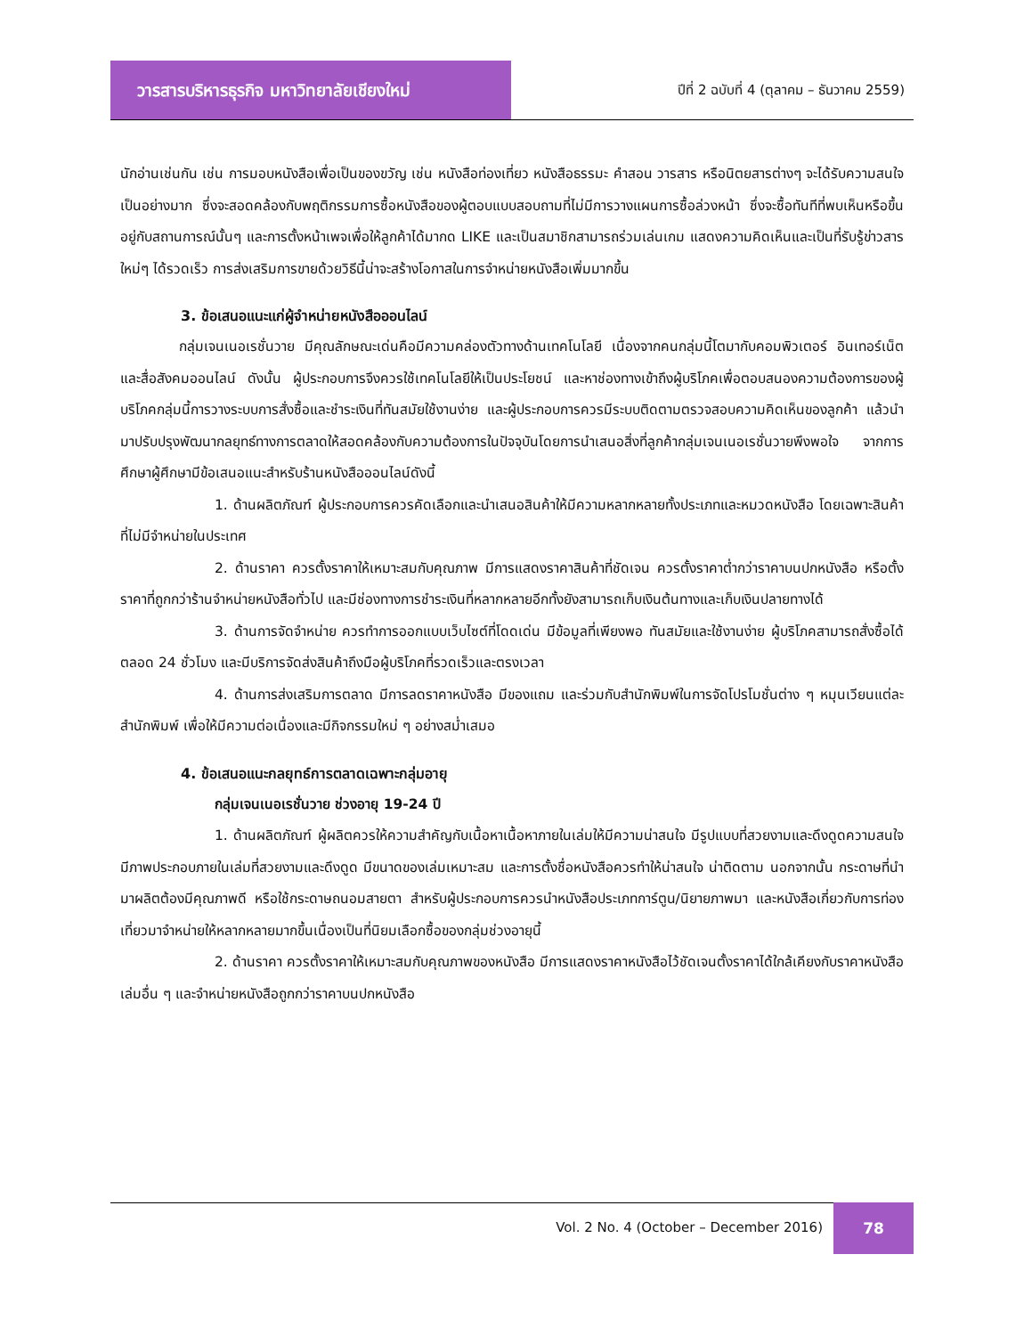วารสารบริหารธุรกิจ มหาวิทยาลัยเชียงใหม่
ปีที่ 2 ฉบับที่ 4 (ตุลาคม – ธันวาคม 2559)
นักอ่านเช่นกัน เช่น การมอบหนังสือเพื่อเป็นของขวัญ เช่น หนังสือท่องเที่ยว หนังสือธรรมะ คำสอน วารสาร หรือนิตยสารต่างๆ จะได้รับความสนใจเป็นอย่างมาก ซึ่งจะสอดคล้องกับพฤติกรรมการซื้อหนังสือของผู้ตอบแบบสอบถามที่ไม่มีการวางแผนการซื้อล่วงหน้า ซึ่งจะซื้อทันทีที่พบเห็นหรือขึ้นอยู่กับสถานการณ์นั้นๆ และการตั้งหน้าเพจเพื่อให้ลูกค้าได้มากด LIKE และเป็นสมาชิกสามารถร่วมเล่นเกม แสดงความคิดเห็นและเป็นที่รับรู้ข่าวสารใหม่ๆ ได้รวดเร็ว การส่งเสริมการขายด้วยวิธีนี้น่าจะสร้างโอกาสในการจำหน่ายหนังสือเพิ่มมากขึ้น
3. ข้อเสนอแนะแก่ผู้จำหน่ายหนังสือออนไลน์
กลุ่มเจนเนอเรชั่นวาย มีคุณลักษณะเด่นคือมีความคล่องตัวทางด้านเทคโนโลยี เนื่องจากคนกลุ่มนี้โตมากับคอมพิวเตอร์ อินเทอร์เน็ต และสื่อสังคมออนไลน์ ดังนั้น ผู้ประกอบการจึงควรใช้เทคโนโลยีให้เป็นประโยชน์ และหาช่องทางเข้าถึงผู้บริโภคเพื่อตอบสนองความต้องการของผู้บริโภคกลุ่มนี้การวางระบบการสั่งซื้อและชำระเงินที่ทันสมัยใช้งานง่าย และผู้ประกอบการควรมีระบบติดตามตรวจสอบความคิดเห็นของลูกค้า แล้วนำมาปรับปรุงพัฒนากลยุทธ์ทางการตลาดให้สอดคล้องกับความต้องการในปัจจุบันโดยการนำเสนอสิ่งที่ลูกค้ากลุ่มเจนเนอเรชั่นวายพึงพอใจ จากการศึกษาผู้ศึกษามีข้อเสนอแนะสำหรับร้านหนังสือออนไลน์ดังนี้
1. ด้านผลิตภัณฑ์ ผู้ประกอบการควรคัดเลือกและนำเสนอสินค้าให้มีความหลากหลายทั้งประเภทและหมวดหนังสือ โดยเฉพาะสินค้าที่ไม่มีจำหน่ายในประเทศ
2. ด้านราคา ควรตั้งราคาให้เหมาะสมกับคุณภาพ มีการแสดงราคาสินค้าที่ชัดเจน ควรตั้งราคาต่ำกว่าราคาบนปกหนังสือ หรือตั้งราคาที่ถูกกว่าร้านจำหน่ายหนังสือทั่วไป และมีช่องทางการชำระเงินที่หลากหลายอีกทั้งยังสามารถเก็บเงินต้นทางและเก็บเงินปลายทางได้
3. ด้านการจัดจำหน่าย ควรทำการออกแบบเว็บไซต์ที่โดดเด่น มีข้อมูลที่เพียงพอ ทันสมัยและใช้งานง่าย ผู้บริโภคสามารถสั่งซื้อได้ตลอด 24 ชั่วโมง และมีบริการจัดส่งสินค้าถึงมือผู้บริโภคที่รวดเร็วและตรงเวลา
4. ด้านการส่งเสริมการตลาด มีการลดราคาหนังสือ มีของแถม และร่วมกับสำนักพิมพ์ในการจัดโปรโมชั่นต่าง ๆ หมุนเวียนแต่ละสำนักพิมพ์ เพื่อให้มีความต่อเนื่องและมีกิจกรรมใหม่ ๆ อย่างสม่ำเสมอ
4. ข้อเสนอแนะกลยุทธ์การตลาดเฉพาะกลุ่มอายุ
กลุ่มเจนเนอเรชั่นวาย ช่วงอายุ 19-24 ปี
1. ด้านผลิตภัณฑ์ ผู้ผลิตควรให้ความสำคัญกับเนื้อหาเนื้อหาภายในเล่มให้มีความน่าสนใจ มีรูปแบบที่สวยงามและดึงดูดความสนใจ มีภาพประกอบภายในเล่มที่สวยงามและดึงดูด มีขนาดของเล่มเหมาะสม และการตั้งชื่อหนังสือควรทำให้น่าสนใจ น่าติดตาม นอกจากนั้น กระดาษที่นำมาผลิตต้องมีคุณภาพดี หรือใช้กระดาษถนอมสายตา สำหรับผู้ประกอบการควรนำหนังสือประเภทการ์ตูน/นิยายภาพมา และหนังสือเกี่ยวกับการท่องเที่ยวมาจำหน่ายให้หลากหลายมากขึ้นเนื่องเป็นที่นิยมเลือกซื้อของกลุ่มช่วงอายุนี้
2. ด้านราคา ควรตั้งราคาให้เหมาะสมกับคุณภาพของหนังสือ มีการแสดงราคาหนังสือไว้ชัดเจนตั้งราคาได้ใกล้เคียงกับราคาหนังสือเล่มอื่น ๆ และจำหน่ายหนังสือถูกกว่าราคาบนปกหนังสือ
Vol. 2 No. 4 (October – December 2016)
78